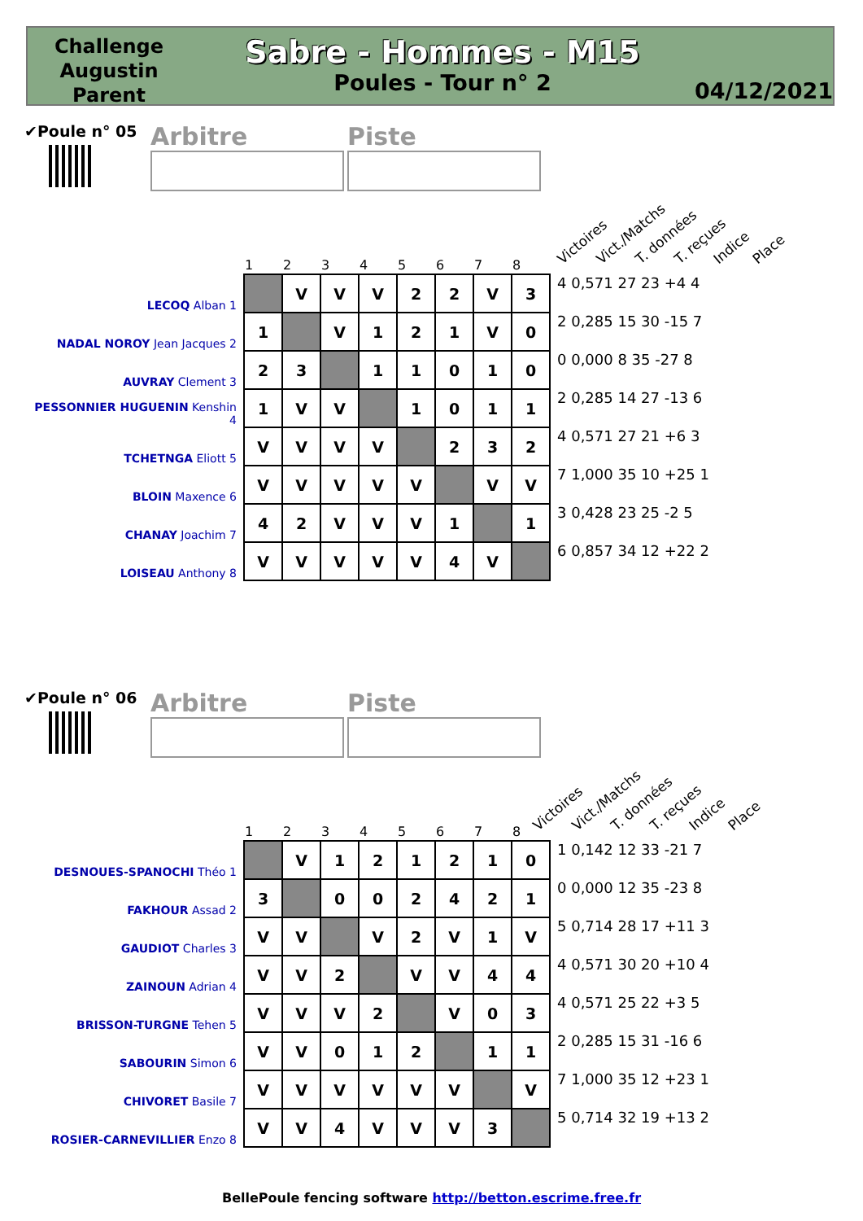Challenge Augustin Parent
Sabre - Hommes - M15
Poules - Tour n° 2
04/12/2021
✔Poule n° 05
Arbitre Piste
Victoires Vict./Matchs T. données T. reçues Indice Place
| | 1 | 2 | 3 | 4 | 5 | 6 | 7 | 8 | |
| LECOQ Alban 1 | | V | V | V | 2 | 2 | V | 3 | 4 0,571 27 23 +4 4 |
| NADAL NOROY Jean Jacques 2 | 1 | | V | 1 | 2 | 1 | V | 0 | 2 0,285 15 30 -15 7 |
| AUVRAY Clement 3 | 2 | 3 | | 1 | 1 | 0 | 1 | 0 | 0 0,000 8 35 -27 8 |
| PESSONNIER HUGUENIN Kenshin 4 | 1 | V | V | | 1 | 0 | 1 | 1 | 2 0,285 14 27 -13 6 |
| TCHETNGA Eliott 5 | V | V | V | V | | 2 | 3 | 2 | 4 0,571 27 21 +6 3 |
| BLOIN Maxence 6 | V | V | V | V | V | | V | V | 7 1,000 35 10 +25 1 |
| CHANAY Joachim 7 | 4 | 2 | V | V | V | 1 | | 1 | 3 0,428 23 25 -2 5 |
| LOISEAU Anthony 8 | V | V | V | V | V | 4 | V | | 6 0,857 34 12 +22 2 |
✔Poule n° 06
Arbitre Piste
Victoires Vict./Matchs T. données T. reçues Indice Place
| | 1 | 2 | 3 | 4 | 5 | 6 | 7 | 8 | |
| DESNOUES-SPANOCHI Théo 1 | | V | 1 | 2 | 1 | 2 | 1 | 0 | 1 0,142 12 33 -21 7 |
| FAKHOUR Assad 2 | 3 | | 0 | 0 | 2 | 4 | 2 | 1 | 0 0,000 12 35 -23 8 |
| GAUDIOT Charles 3 | V | V | | V | 2 | V | 1 | V | 5 0,714 28 17 +11 3 |
| ZAINOUN Adrian 4 | V | V | 2 | | V | V | 4 | 4 | 4 0,571 30 20 +10 4 |
| BRISSON-TURGNE Tehen 5 | V | V | V | 2 | | V | 0 | 3 | 4 0,571 25 22 +3 5 |
| SABOURIN Simon 6 | V | V | 0 | 1 | 2 | | 1 | 1 | 2 0,285 15 31 -16 6 |
| CHIVORET Basile 7 | V | V | V | V | V | V | | V | 7 1,000 35 12 +23 1 |
| ROSIER-CARNEVILLIER Enzo 8 | V | V | 4 | V | V | V | 3 | | 5 0,714 32 19 +13 2 |
BellePoule fencing software http://betton.escrime.free.fr